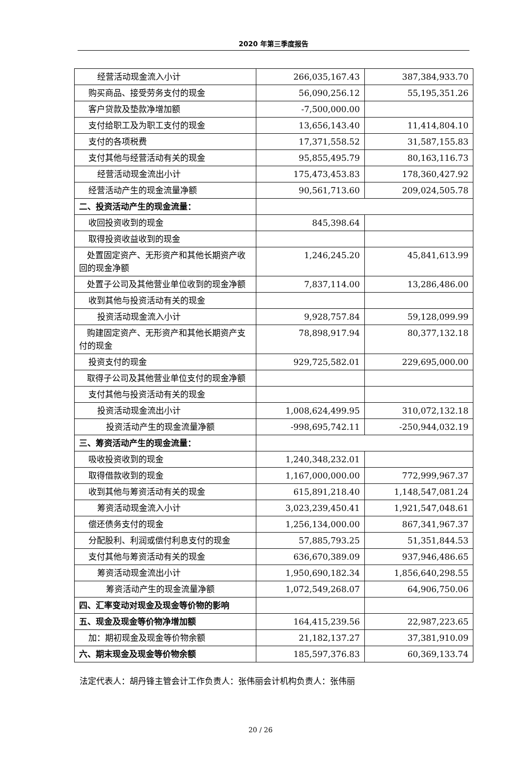2020 年第三季度报告
| 经营活动现金流入小计 | 266,035,167.43 | 387,384,933.70 |
| 购买商品、接受劳务支付的现金 | 56,090,256.12 | 55,195,351.26 |
| 客户贷款及垫款净增加额 | -7,500,000.00 | |
| 支付给职工及为职工支付的现金 | 13,656,143.40 | 11,414,804.10 |
| 支付的各项税费 | 17,371,558.52 | 31,587,155.83 |
| 支付其他与经营活动有关的现金 | 95,855,495.79 | 80,163,116.73 |
| 经营活动现金流出小计 | 175,473,453.83 | 178,360,427.92 |
| 经营活动产生的现金流量净额 | 90,561,713.60 | 209,024,505.78 |
| 二、投资活动产生的现金流量： | | |
| 收回投资收到的现金 | 845,398.64 | |
| 取得投资收益收到的现金 | | |
| 处置固定资产、无形资产和其他长期资产收回的现金净额 | 1,246,245.20 | 45,841,613.99 |
| 处置子公司及其他营业单位收到的现金净额 | 7,837,114.00 | 13,286,486.00 |
| 收到其他与投资活动有关的现金 | | |
| 投资活动现金流入小计 | 9,928,757.84 | 59,128,099.99 |
| 购建固定资产、无形资产和其他长期资产支付的现金 | 78,898,917.94 | 80,377,132.18 |
| 投资支付的现金 | 929,725,582.01 | 229,695,000.00 |
| 取得子公司及其他营业单位支付的现金净额 | | |
| 支付其他与投资活动有关的现金 | | |
| 投资活动现金流出小计 | 1,008,624,499.95 | 310,072,132.18 |
| 投资活动产生的现金流量净额 | -998,695,742.11 | -250,944,032.19 |
| 三、筹资活动产生的现金流量： | | |
| 吸收投资收到的现金 | 1,240,348,232.01 | |
| 取得借款收到的现金 | 1,167,000,000.00 | 772,999,967.37 |
| 收到其他与筹资活动有关的现金 | 615,891,218.40 | 1,148,547,081.24 |
| 筹资活动现金流入小计 | 3,023,239,450.41 | 1,921,547,048.61 |
| 偿还债务支付的现金 | 1,256,134,000.00 | 867,341,967.37 |
| 分配股利、利润或偿付利息支付的现金 | 57,885,793.25 | 51,351,844.53 |
| 支付其他与筹资活动有关的现金 | 636,670,389.09 | 937,946,486.65 |
| 筹资活动现金流出小计 | 1,950,690,182.34 | 1,856,640,298.55 |
| 筹资活动产生的现金流量净额 | 1,072,549,268.07 | 64,906,750.06 |
| 四、汇率变动对现金及现金等价物的影响 | | |
| 五、现金及现金等价物净增加额 | 164,415,239.56 | 22,987,223.65 |
| 加：期初现金及现金等价物余额 | 21,182,137.27 | 37,381,910.09 |
| 六、期末现金及现金等价物余额 | 185,597,376.83 | 60,369,133.74 |
法定代表人：胡丹锋主管会计工作负责人：张伟丽会计机构负责人：张伟丽
20 / 26